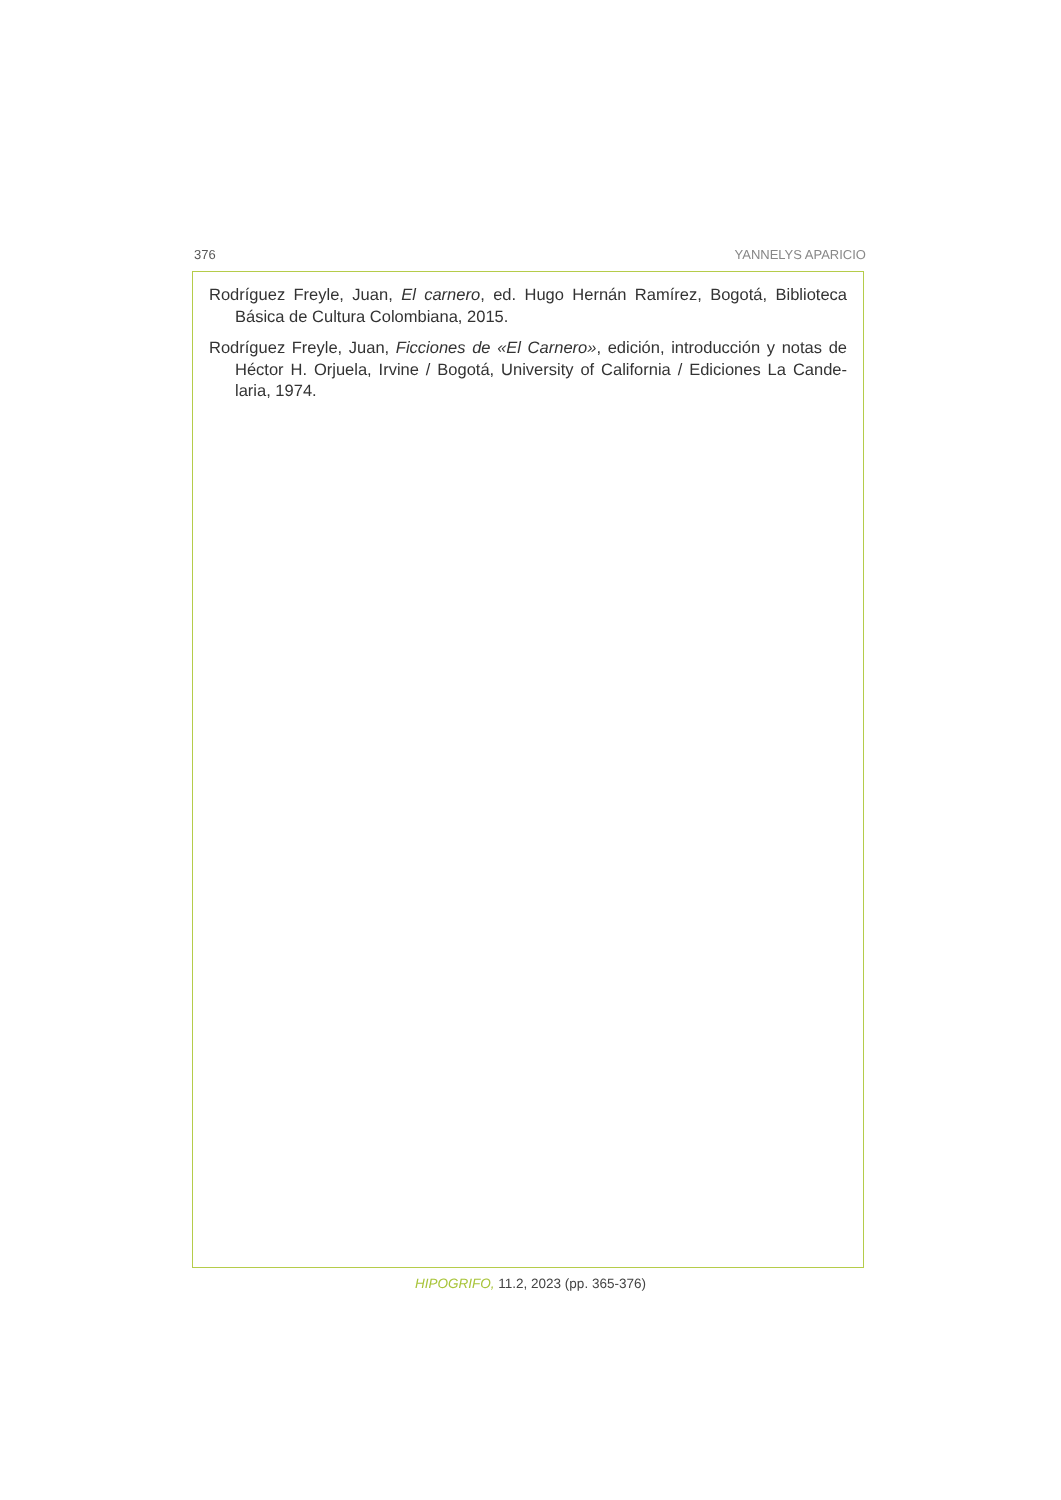376 YANNELYS APARICIO
Rodríguez Freyle, Juan, El carnero, ed. Hugo Hernán Ramírez, Bogotá, Biblioteca Básica de Cultura Colombiana, 2015.
Rodríguez Freyle, Juan, Ficciones de «El Carnero», edición, introducción y notas de Héctor H. Orjuela, Irvine / Bogotá, University of California / Ediciones La Cande-laria, 1974.
HIPOGRIFO, 11.2, 2023 (pp. 365-376)